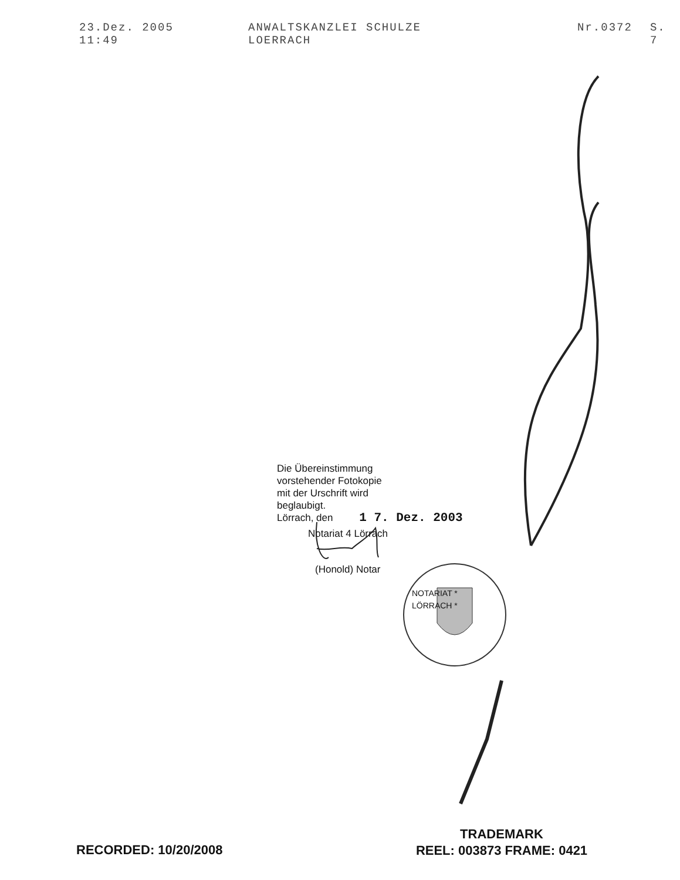23.Dez. 2005 11:49 ANWALTSKANZLEI SCHULZE LOERRACH Nr.0372 S. 7
Die Übereinstimmung
vorstehender Fotokopie
mit der Urschrift wird
beglaubigt.
Lörrach, den 1 7. Dez. 2003
Notariat 4 Lörrach
(Honold) Notar
NOTARIAT * LÖRRACH *
RECORDED: 10/20/2008
TRADEMARK
REEL: 003873 FRAME: 0421